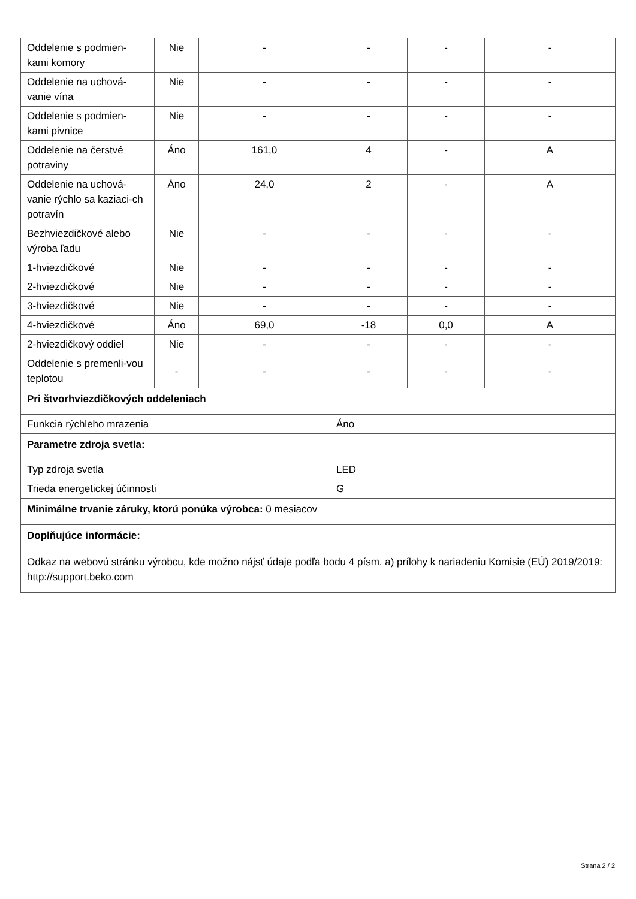| Oddelenie s podmien-kami komory | Nie | - | - | - | - |
| Oddelenie na uchová-vanie vína | Nie | - | - | - | - |
| Oddelenie s podmien-kami pivnice | Nie | - | - | - | - |
| Oddelenie na čerstvé potraviny | Áno | 161,0 | 4 | - | A |
| Oddelenie na uchová-vanie rýchlo sa kaziaci-ch potravín | Áno | 24,0 | 2 | - | A |
| Bezhviezdičkové alebo výroba ľadu | Nie | - | - | - | - |
| 1-hviezdičkové | Nie | - | - | - | - |
| 2-hviezdičkové | Nie | - | - | - | - |
| 3-hviezdičkové | Nie | - | - | - | - |
| 4-hviezdičkové | Áno | 69,0 | -18 | 0,0 | A |
| 2-hviezdičkový oddiel | Nie | - | - | - | - |
| Oddelenie s premenli-vou teplotou | - | - | - | - | - |
| Pri štvorhviezdičkových oddeleniach | | | | | |
| Funkcia rýchleho mrazenia | | | Áno | | |
| Parametre zdroja svetla: | | | | | |
| Typ zdroja svetla | | | LED | | |
| Trieda energetickej účinnosti | | | G | | |
| Minimálne trvanie záruky, ktorú ponúka výrobca: 0 mesiacov | | | | | |
| Doplňujúce informácie: | | | | | |
| Odkaz na webovú stránku výrobcu, kde možno nájsť údaje podľa bodu 4 písm. a) prílohy k nariadeniu Komisie (EÚ) 2019/2019: http://support.beko.com | | | | | |
Strana 2 / 2